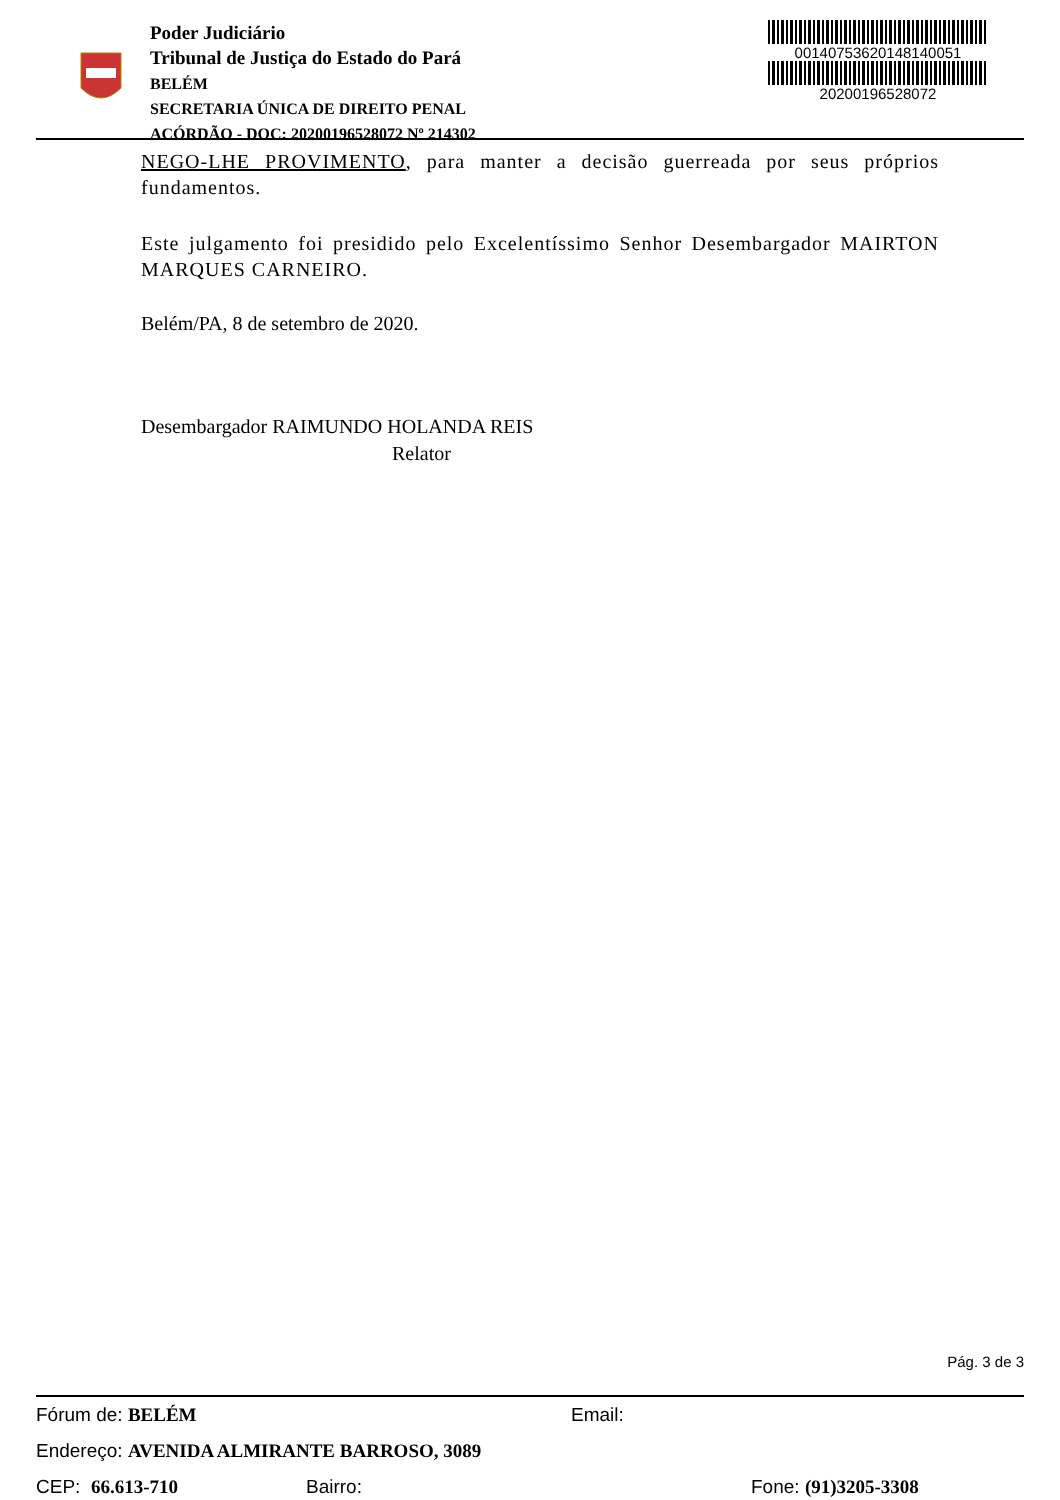Poder Judiciário
Tribunal de Justiça do Estado do Pará
BELÉM
SECRETARIA ÚNICA DE DIREITO PENAL
ACÓRDÃO - DOC: 20200196528072 Nº 214302
00140753620148140051
20200196528072
NEGO-LHE PROVIMENTO, para manter a decisão guerreada por seus próprios fundamentos.
Este julgamento foi presidido pelo Excelentíssimo Senhor Desembargador MAIRTON MARQUES CARNEIRO.
Belém/PA, 8 de setembro de 2020.
Desembargador RAIMUNDO HOLANDA REIS
Relator
Pág. 3 de 3
Fórum de: BELÉM Email:
Endereço: AVENIDA ALMIRANTE BARROSO, 3089
CEP: 66.613-710 Bairro: Fone: (91)3205-3308